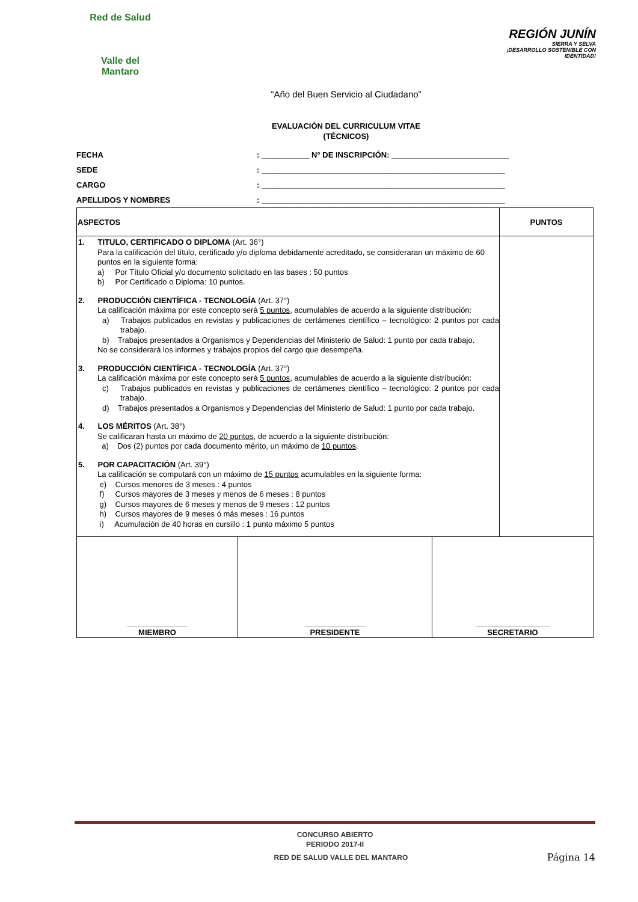Red de Salud
Valle del
Mantaro
REGIÓN JUNÍN
SIERRA Y SELVA
¡DESARROLLO SOSTENIBLE CON IDENTIDAD!
“Año del Buen Servicio al Ciudadano”
EVALUACIÓN DEL CURRICULUM VITAE
(TÉCNICOS)
FECHA: ___________ N° DE INSCRIPCIÓN: ___________________________
SEDE: ________________________________________________________
CARGO: ________________________________________________________
APELLIDOS Y NOMBRES: ________________________________________________________
| ASPECTOS | PUNTOS |
| --- | --- |
| 1. TITULO, CERTIFICADO O DIPLOMA (Art. 36°) Para la calificación del título, certificado y/o diploma debidamente acreditado, se consideraran un máximo de 60 puntos en la siguiente forma: a) Por Título Oficial y/o documento solicitado en las bases : 50 puntos b) Por Certificado o Diploma: 10 puntos. 2. PRODUCCIÓN CIENTÍFICA - TECNOLOGÍA (Art. 37°) La calificación máxima por este concepto será 5 puntos , acumulables de acuerdo a la siguiente distribución: a) Trabajos publicados en revistas y publicaciones de certámenes científico – tecnológico: 2 puntos por cada trabajo. b) Trabajos presentados a Organismos y Dependencias del Ministerio de Salud: 1 punto por cada trabajo. No se considerará los informes y trabajos propios del cargo que desempeña. 3. PRODUCCIÓN CIENTÍFICA - TECNOLOGÍA (Art. 37°) La calificación máxima por este concepto será 5 puntos , acumulables de acuerdo a la siguiente distribución: c) Trabajos publicados en revistas y publicaciones de certámenes científico – tecnológico: 2 puntos por cada trabajo. d) Trabajos presentados a Organismos y Dependencias del Ministerio de Salud: 1 punto por cada trabajo. 4. LOS MÉRITOS (Art. 38°) Se calificaran hasta un máximo de 20 puntos , de acuerdo a la siguiente distribución: a) Dos (2) puntos por cada documento mérito, un máximo de 10 puntos . 5. POR CAPACITACIÓN (Art. 39°) La calificación se computará con un máximo de 15 puntos acumulables en la siguiente forma: e) Cursos menores de 3 meses : 4 puntos f) Cursos mayores de 3 meses y menos de 6 meses : 8 puntos g) Cursos mayores de 6 meses y menos de 9 meses : 12 puntos h) Cursos mayores de 9 meses ó más meses : 16 puntos i) Acumulación de 40 horas en cursillo : 1 punto máximo 5 puntos | |
| ______________ MIEMBRO | ______________ PRESIDENTE | _________________ SECRETARIO |
CONCURSO ABIERTO
PERIODO 2017-II
RED DE SALUD VALLE DEL MANTARO Página 14